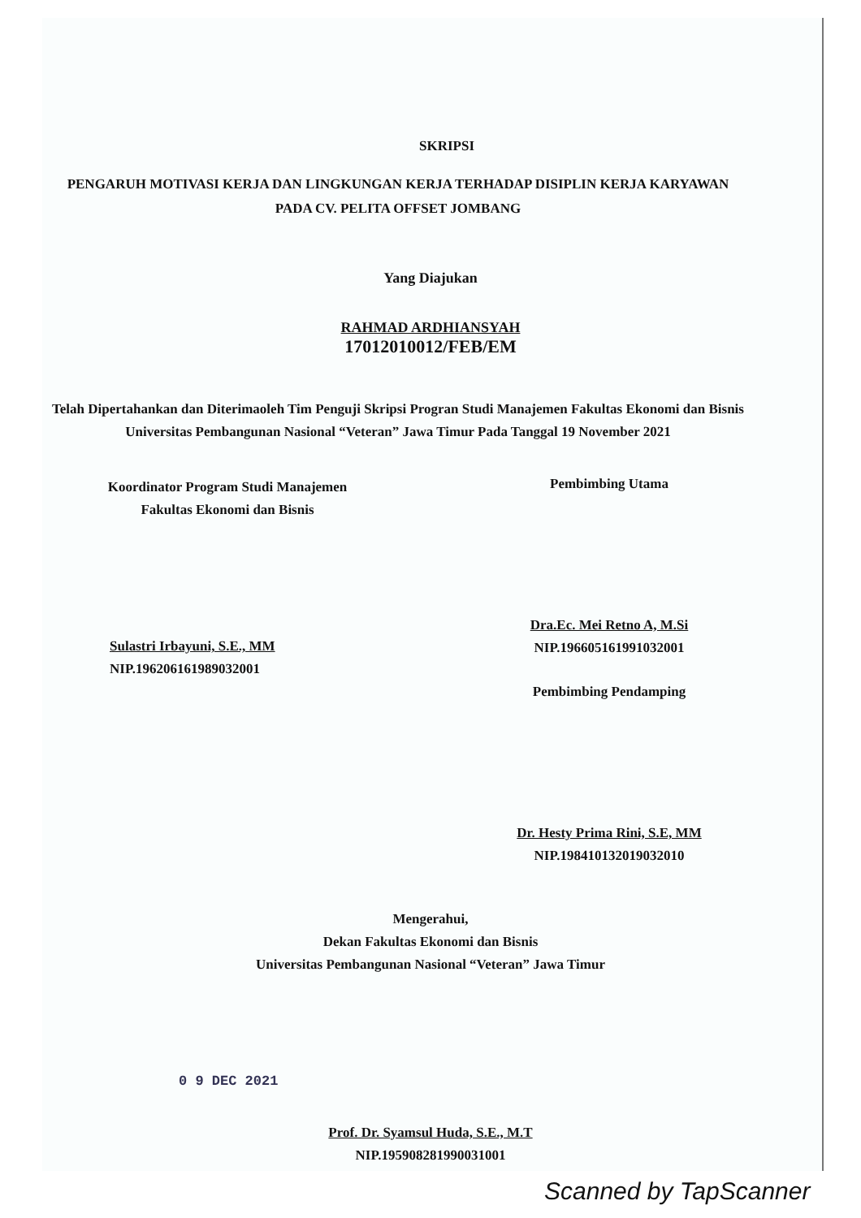SKRIPSI
PENGARUH MOTIVASI KERJA DAN LINGKUNGAN KERJA TERHADAP DISIPLIN KERJA KARYAWAN PADA CV. PELITA OFFSET JOMBANG
Yang Diajukan
RAHMAD ARDHIANSYAH
17012010012/FEB/EM
Telah Dipertahankan dan Diterimaoleh Tim Penguji Skripsi Progran Studi Manajemen Fakultas Ekonomi dan Bisnis Universitas Pembangunan Nasional “Veteran” Jawa Timur Pada Tanggal 19 November 2021
Koordinator Program Studi Manajemen
Fakultas Ekonomi dan Bisnis
Sulastri Irbayuni, S.E., MM
NIP.196206161989032001
Pembimbing Utama
Dra.Ec. Mei Retno A, M.Si
NIP.196605161991032001
Pembimbing Pendamping
Dr. Hesty Prima Rini, S.E, MM
NIP.198410132019032010
Mengerahui,
Dekan Fakultas Ekonomi dan Bisnis
Universitas Pembangunan Nasional “Veteran” Jawa Timur
0 9 DEC 2021
Prof. Dr. Syamsul Huda, S.E., M.T
NIP.195908281990031001
Scanned by TapScanner